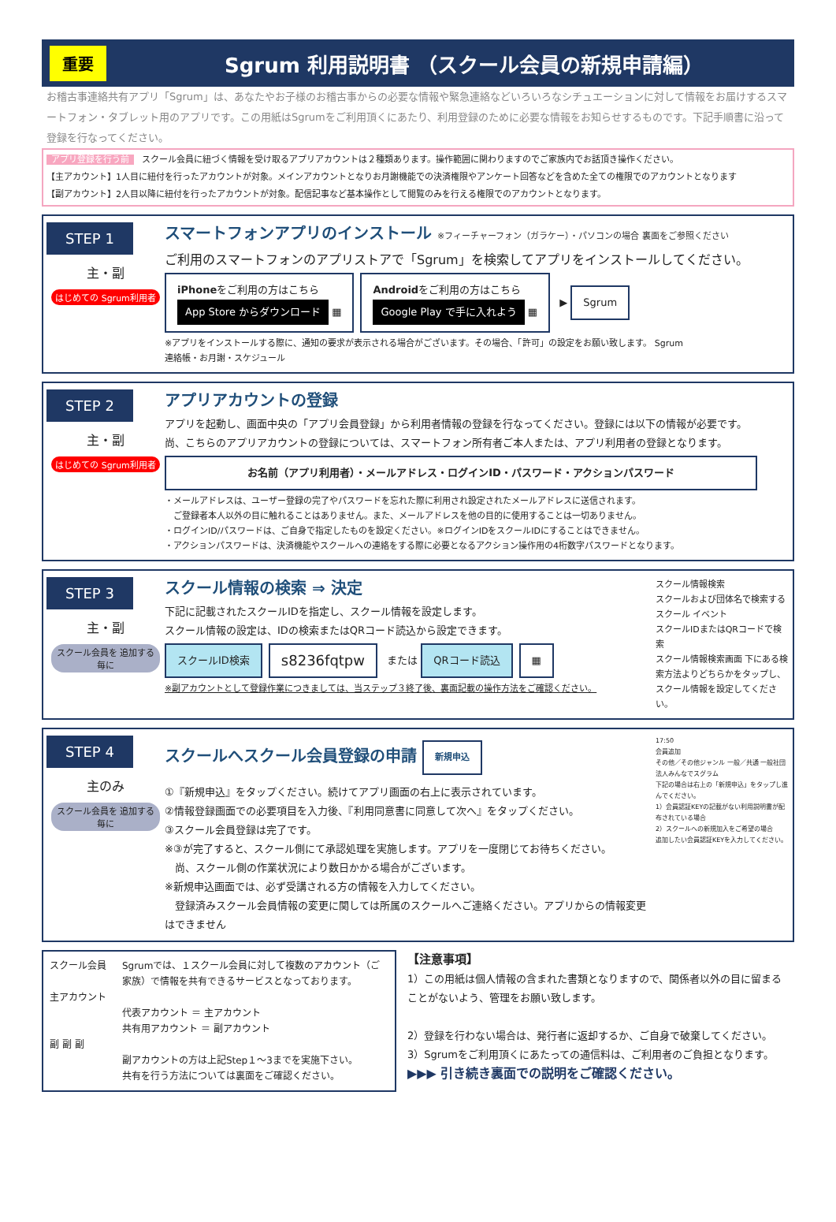重要 Sgrum 利用説明書 （スクール会員の新規申請編）
お稽古事連絡共有アプリ「Sgrum」は、あなたやお子様のお稽古事からの必要な情報や緊急連絡などいろいろなシチュエーションに対して情報をお届けするスマートフォン・タブレット用のアプリです。この用紙はSgrumをご利用頂くにあたり、利用登録のために必要な情報をお知らせするものです。下記手順書に沿って登録を行なってください。
アプリ登録を行う前 スクール会員に紐づく情報を受け取るアプリアカウントは２種類あります。操作範囲に関わりますのでご家族内でお話頂き操作ください。
【主アカウント】1人目に紐付を行ったアカウントが対象。メインアカウントとなりお月謝機能での決済権限やアンケート回答などを含めた全ての権限でのアカウントとなります
【副アカウント】2人目以降に紐付を行ったアカウントが対象。配信記事など基本操作として閲覧のみを行える権限でのアカウントとなります。
STEP 1
主・副
はじめての Sgrum利用者
スマートフォンアプリのインストール ※フィーチャーフォン（ガラケー）・パソコンの場合 裏面をご参照ください
ご利用のスマートフォンのアプリストアで「Sgrum」を検索してアプリをインストールしてください。
iPhoneをご利用の方はこちら
App Store からダウンロード ▦
Androidをご利用の方はこちら
Google Play で手に入れよう ▦
▶ Sgrum
※アプリをインストールする際に、通知の要求が表示される場合がございます。その場合、「許可」の設定をお願い致します。 Sgrum
連絡帳・お月謝・スケジュール
STEP 2
主・副
はじめての Sgrum利用者
アプリアカウントの登録
アプリを起動し、画面中央の「アプリ会員登録」から利用者情報の登録を行なってください。登録には以下の情報が必要です。
尚、こちらのアプリアカウントの登録については、スマートフォン所有者ご本人または、アプリ利用者の登録となります。
お名前（アプリ利用者）・メールアドレス・ログインID・パスワード・アクションパスワード
・メールアドレスは、ユーザー登録の完了やパスワードを忘れた際に利用され設定されたメールアドレスに送信されます。
　ご登録者本人以外の目に触れることはありません。また、メールアドレスを他の目的に使用することは一切ありません。
・ログインID/パスワードは、ご自身で指定したものを設定ください。※ログインIDをスクールIDにすることはできません。
・アクションパスワードは、決済機能やスクールへの連絡をする際に必要となるアクション操作用の4桁数字パスワードとなります。
STEP 3
主・副
スクール会員を 追加する毎に
スクール情報の検索 ⇒ 決定
下記に記載されたスクールIDを指定し、スクール情報を設定します。
スクール情報の設定は、IDの検索またはQRコード読込から設定できます。
スクールID検索 s8236fqtpw または QRコード読込 ▦
※副アカウントとして登録作業につきましては、当ステップ３終了後、裏面記載の操作方法をご確認ください。
スクール情報検索
スクールおよび団体名で検索する
スクール イベント
スクールIDまたはQRコードで検索
スクール情報検索画面 下にある検索方法よりどちらかをタップし、スクール情報を設定してください。
STEP 4
主のみ
スクール会員を 追加する毎に
スクールへスクール会員登録の申請 新規申込
①『新規申込』をタップください。続けてアプリ画面の右上に表示されています。
②情報登録画面での必要項目を入力後、『利用同意書に同意して次へ』をタップください。
③スクール会員登録は完了です。
※③が完了すると、スクール側にて承認処理を実施します。アプリを一度閉じてお待ちください。
　尚、スクール側の作業状況により数日かかる場合がございます。
※新規申込画面では、必ず受講される方の情報を入力してください。
　登録済みスクール会員情報の変更に関しては所属のスクールへご連絡ください。アプリからの情報変更はできません
17:50
会員追加
その他／その他ジャンル 一般／共通 一般社団法人みんなでスグラム
下記の場合は右上の「新規申込」をタップし進んでください。
1）会員認証KEYの記載がない利用説明書が配布されている場合
2）スクールへの新規加入をご希望の場合
追加したい会員認証KEYを入力してください。
スクール会員
主アカウント
副 副 副
Sgrumでは、１スクール会員に対して複数のアカウント（ご家族）で情報を共有できるサービスとなっております。
代表アカウント ＝ 主アカウント
共有用アカウント ＝ 副アカウント
副アカウントの方は上記Step１〜3までを実施下さい。
共有を行う方法については裏面をご確認ください。
【注意事項】
1）この用紙は個人情報の含まれた書類となりますので、関係者以外の目に留まることがないよう、管理をお願い致します。
2）登録を行わない場合は、発行者に返却するか、ご自身で破棄してください。
3）Sgrumをご利用頂くにあたっての通信料は、ご利用者のご負担となります。
▶▶▶ 引き続き裏面での説明をご確認ください。